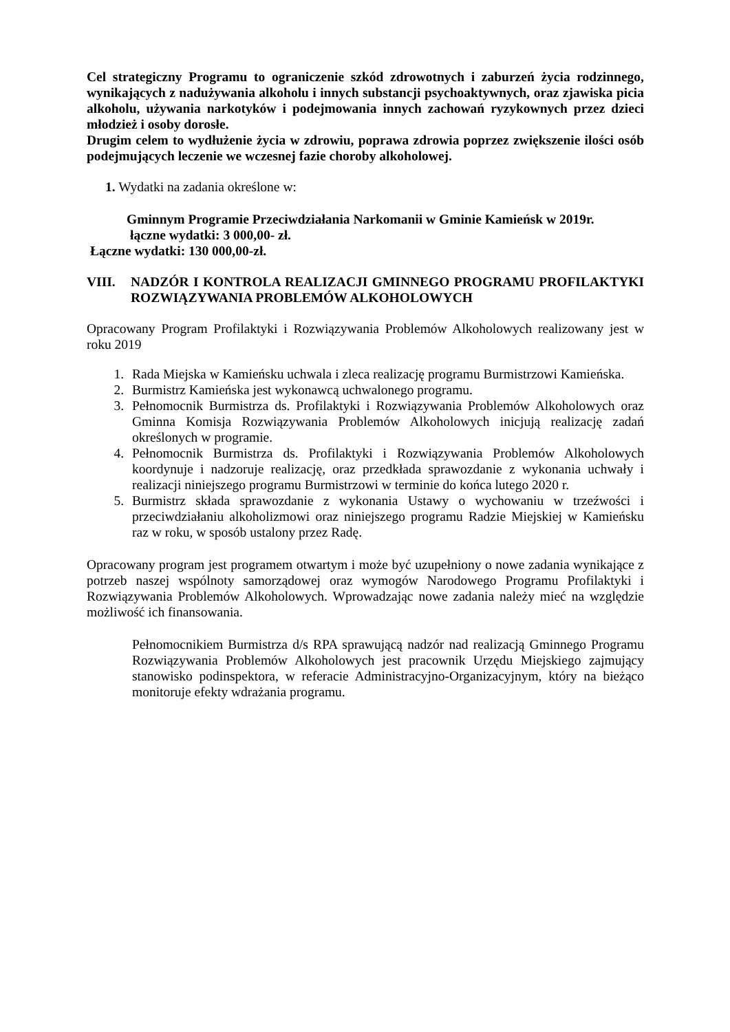Cel strategiczny Programu to ograniczenie szkód zdrowotnych i zaburzeń życia rodzinnego, wynikających z nadużywania alkoholu i innych substancji psychoaktywnych, oraz zjawiska picia alkoholu, używania narkotyków i podejmowania innych zachowań ryzykownych przez dzieci młodzież i osoby dorosłe.
Drugim celem to wydłużenie życia w zdrowiu, poprawa zdrowia poprzez zwiększenie ilości osób podejmujących leczenie we wczesnej fazie choroby alkoholowej.
1. Wydatki na zadania określone w:
Gminnym Programie Przeciwdziałania Narkomanii w Gminie Kamieńsk w 2019r.
łączne wydatki: 3 000,00- zł.
Łączne wydatki: 130 000,00-zł.
VIII. NADZÓR I KONTROLA REALIZACJI GMINNEGO PROGRAMU PROFILAKTYKI ROZWIĄZYWANIA PROBLEMÓW ALKOHOLOWYCH
Opracowany Program Profilaktyki i Rozwiązywania Problemów Alkoholowych realizowany jest w roku 2019
1. Rada Miejska w Kamieńsku uchwala i zleca realizację programu Burmistrzowi Kamieńska.
2. Burmistrz Kamieńska jest wykonawcą uchwalonego programu.
3. Pełnomocnik Burmistrza ds. Profilaktyki i Rozwiązywania Problemów Alkoholowych oraz Gminna Komisja Rozwiązywania Problemów Alkoholowych inicjują realizację zadań określonych w programie.
4. Pełnomocnik Burmistrza ds. Profilaktyki i Rozwiązywania Problemów Alkoholowych koordynuje i nadzoruje realizację, oraz przedkłada sprawozdanie z wykonania uchwały i realizacji niniejszego programu Burmistrzowi w terminie do końca lutego 2020 r.
5. Burmistrz składa sprawozdanie z wykonania Ustawy o wychowaniu w trzeźwości i przeciwdziałaniu alkoholizmowi oraz niniejszego programu Radzie Miejskiej w Kamieńsku raz w roku, w sposób ustalony przez Radę.
Opracowany program jest programem otwartym i może być uzupełniony o nowe zadania wynikające z potrzeb naszej wspólnoty samorządowej oraz wymogów Narodowego Programu Profilaktyki i Rozwiązywania Problemów Alkoholowych. Wprowadzając nowe zadania należy mieć na względzie możliwość ich finansowania.
Pełnomocnikiem Burmistrza d/s RPA sprawującą nadzór nad realizacją Gminnego Programu Rozwiązywania Problemów Alkoholowych jest pracownik Urzędu Miejskiego zajmujący stanowisko podinspektora, w referacie Administracyjno-Organizacyjnym, który na bieżąco monitoruje efekty wdrażania programu.